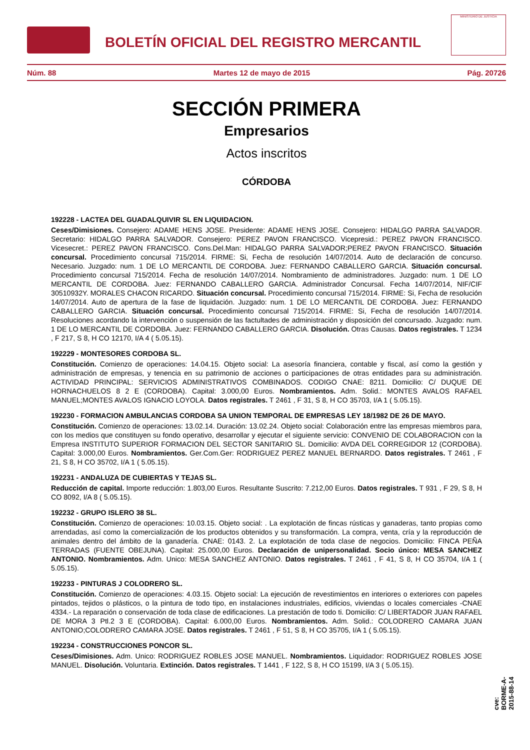BOLETÍN OFICIAL DEL REGISTRO MERCANTIL
MINISTERIO DE JUSTICIA
Núm. 88 Martes 12 de mayo de 2015 Pág. 20726
SECCIÓN PRIMERA
Empresarios
Actos inscritos
CÓRDOBA
192228 - LACTEA DEL GUADALQUIVIR SL EN LIQUIDACION.
Ceses/Dimisiones. Consejero: ADAME HENS JOSE. Presidente: ADAME HENS JOSE. Consejero: HIDALGO PARRA SALVADOR. Secretario: HIDALGO PARRA SALVADOR. Consejero: PEREZ PAVON FRANCISCO. Vicepresid.: PEREZ PAVON FRANCISCO. Vicesecret.: PEREZ PAVON FRANCISCO. Cons.Del.Man: HIDALGO PARRA SALVADOR;PEREZ PAVON FRANCISCO. Situación concursal. Procedimiento concursal 715/2014. FIRME: Si, Fecha de resolución 14/07/2014. Auto de declaración de concurso. Necesario. Juzgado: num. 1 DE LO MERCANTIL DE CORDOBA. Juez: FERNANDO CABALLERO GARCIA. Situación concursal. Procedimiento concursal 715/2014. Fecha de resolución 14/07/2014. Nombramiento de administradores. Juzgado: num. 1 DE LO MERCANTIL DE CORDOBA. Juez: FERNANDO CABALLERO GARCIA. Administrador Concursal. Fecha 14/07/2014, NIF/CIF 30510932Y. MORALES CHACON RICARDO. Situación concursal. Procedimiento concursal 715/2014. FIRME: Si, Fecha de resolución 14/07/2014. Auto de apertura de la fase de liquidación. Juzgado: num. 1 DE LO MERCANTIL DE CORDOBA. Juez: FERNANDO CABALLERO GARCIA. Situación concursal. Procedimiento concursal 715/2014. FIRME: Si, Fecha de resolución 14/07/2014. Resoluciones acordando la intervención o suspensión de las factultades de administración y disposición del concursado. Juzgado: num. 1 DE LO MERCANTIL DE CORDOBA. Juez: FERNANDO CABALLERO GARCIA. Disolución. Otras Causas. Datos registrales. T 1234 , F 217, S 8, H CO 12170, I/A 4 ( 5.05.15).
192229 - MONTESORES CORDOBA SL.
Constitución. Comienzo de operaciones: 14.04.15. Objeto social: La asesoría financiera, contable y fiscal, así como la gestión y administración de empresas, y tenencia en su patrimonio de acciones o participaciones de otras entidades para su administración. ACTIVIDAD PRINCIPAL: SERVICIOS ADMINISTRATIVOS COMBINADOS. CODIGO CNAE: 8211. Domicilio: C/ DUQUE DE HORNACHUELOS 8 2 E (CORDOBA). Capital: 3.000,00 Euros. Nombramientos. Adm. Solid.: MONTES AVALOS RAFAEL MANUEL;MONTES AVALOS IGNACIO LOYOLA. Datos registrales. T 2461 , F 31, S 8, H CO 35703, I/A 1 ( 5.05.15).
192230 - FORMACION AMBULANCIAS CORDOBA SA UNION TEMPORAL DE EMPRESAS LEY 18/1982 DE 26 DE MAYO.
Constitución. Comienzo de operaciones: 13.02.14. Duración: 13.02.24. Objeto social: Colaboración entre las empresas miembros para, con los medios que constituyen su fondo operativo, desarrollar y ejecutar el siguiente servicio: CONVENIO DE COLABORACION con la Empresa INSTITUTO SUPERIOR FORMACION DEL SECTOR SANITARIO SL. Domicilio: AVDA DEL CORREGIDOR 12 (CORDOBA). Capital: 3.000,00 Euros. Nombramientos. Ger.Com.Ger: RODRIGUEZ PEREZ MANUEL BERNARDO. Datos registrales. T 2461 , F 21, S 8, H CO 35702, I/A 1 ( 5.05.15).
192231 - ANDALUZA DE CUBIERTAS Y TEJAS SL.
Reducción de capital. Importe reducción: 1.803,00 Euros. Resultante Suscrito: 7.212,00 Euros. Datos registrales. T 931 , F 29, S 8, H CO 8092, I/A 8 ( 5.05.15).
192232 - GRUPO ISLERO 38 SL.
Constitución. Comienzo de operaciones: 10.03.15. Objeto social: . La explotación de fincas rústicas y ganaderas, tanto propias como arrendadas, así como la comercialización de los productos obtenidos y su transformación. La compra, venta, cría y la reproducción de animales dentro del ámbito de la ganadería. CNAE: 0143. 2. La explotación de toda clase de negocios. Domicilio: FINCA PEÑA TERRADAS (FUENTE OBEJUNA). Capital: 25.000,00 Euros. Declaración de unipersonalidad. Socio único: MESA SANCHEZ ANTONIO. Nombramientos. Adm. Unico: MESA SANCHEZ ANTONIO. Datos registrales. T 2461 , F 41, S 8, H CO 35704, I/A 1 ( 5.05.15).
192233 - PINTURAS J COLODRERO SL.
Constitución. Comienzo de operaciones: 4.03.15. Objeto social: La ejecución de revestimientos en interiores o exteriores con papeles pintados, tejidos o plásticos, o la pintura de todo tipo, en instalaciones industriales, edificios, viviendas o locales comerciales -CNAE 4334.- La reparación o conservación de toda clase de edificaciones. La prestación de todo ti. Domicilio: C/ LIBERTADOR JUAN RAFAEL DE MORA 3 Ptl.2 3 E (CORDOBA). Capital: 6.000,00 Euros. Nombramientos. Adm. Solid.: COLODRERO CAMARA JUAN ANTONIO;COLODRERO CAMARA JOSE. Datos registrales. T 2461 , F 51, S 8, H CO 35705, I/A 1 ( 5.05.15).
192234 - CONSTRUCCIONES PONCOR SL.
Ceses/Dimisiones. Adm. Unico: RODRIGUEZ ROBLES JOSE MANUEL. Nombramientos. Liquidador: RODRIGUEZ ROBLES JOSE MANUEL. Disolución. Voluntaria. Extinción. Datos registrales. T 1441 , F 122, S 8, H CO 15199, I/A 3 ( 5.05.15).
cve: BORME-A-2015-88-14